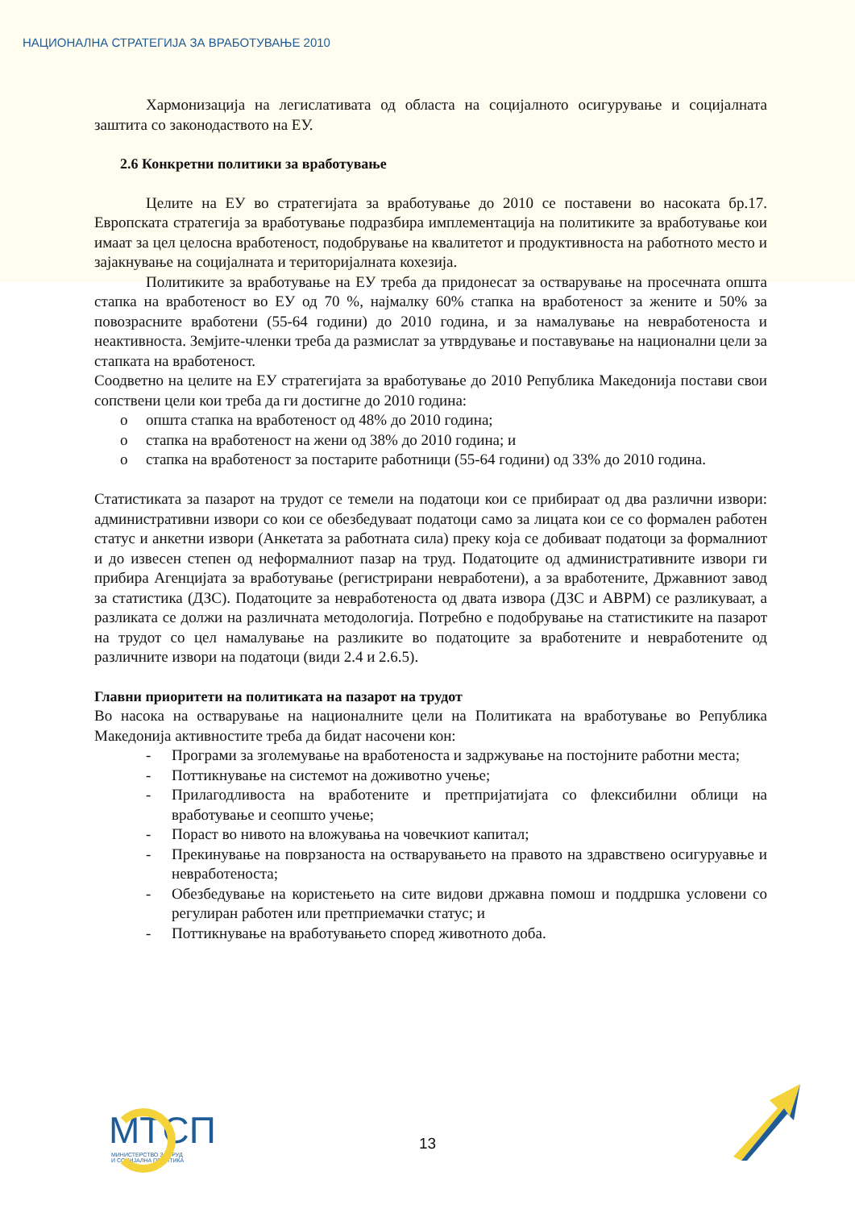НАЦИОНАЛНА СТРАТЕГИЈА ЗА ВРАБОТУВАЊЕ 2010
Хармонизација на легислативата од областа на социјалното осигурување и социјалната заштита со законодаството на ЕУ.
2.6 Конкретни политики за вработување
Целите на ЕУ во стратегијата за вработување до 2010 се поставени во насоката бр.17. Европската стратегија за вработување подразбира имплементација на политиките за вработување кои имаат за цел целосна вработеност, подобрување на квалитетот и продуктивноста на работното место и зајакнување на социјалната и територијалната кохезија.
Политиките за вработување на ЕУ треба да придонесат за остварување на просечната општа стапка на вработеност во ЕУ од 70 %, најмалку 60% стапка на вработеност за жените и 50% за повозрасните вработени (55-64 години) до 2010 година, и за намалување на невработеноста и неактивноста. Земјите-членки треба да размислат за утврдување и поставување на национални цели за стапката на вработеност.
Соодветно на целите на ЕУ стратегијата за вработување до 2010 Република Македонија постави свои сопствени цели кои треба да ги достигне до 2010 година:
o општа стапка на вработеност од 48% до 2010 година;
o стапка на вработеност на жени од 38% до 2010 година; и
o стапка на вработеност за постарите работници (55-64 години) од 33% до 2010 година.
Статистиката за пазарот на трудот се темели на податоци кои се прибираат од два различни извори: административни извори со кои се обезбедуваат податоци само за лицата кои се со формален работен статус и анкетни извори (Анкетата за работната сила) преку која се добиваат податоци за формалниот и до извесен степен од неформалниот пазар на труд. Податоците од административните извори ги прибира Агенцијата за вработување (регистрирани невработени), а за вработените, Државниот завод за статистика (ДЗС). Податоците за невработеноста од двата извора (ДЗС и АВРМ) се разликуваат, а разликата се должи на различната методологија. Потребно е подобрување на статистиките на пазарот на трудот со цел намалување на разликите во податоците за вработените и невработените од различните извори на податоци (види 2.4 и 2.6.5).
Главни приоритети на политиката на пазарот на трудот
Во насока на остварување на националните цели на Политиката на вработување во Република Македонија активностите треба да бидат насочени кон:
- Програми за зголемување на вработеноста и задржување на постојните работни места;
- Поттикнување на системот на доживотно учење;
- Прилагодливоста на вработените и претпријатијата со флексибилни облици на вработување и сеопшто учење;
- Пораст во нивото на вложувања на човечкиот капитал;
- Прекинување на поврзаноста на остварувањето на правото на здравствено осигуруавње и невработеноста;
- Обезбедување на користењето на сите видови државна помош и поддршка условени со регулиран работен или претприемачки статус; и
- Поттикнување на вработувањето според животното доба.
МТСП
МИНИСТЕРСТВО ЗА ТРУД
И СОЦИЈАЛНА ПОЛИТИКА
13